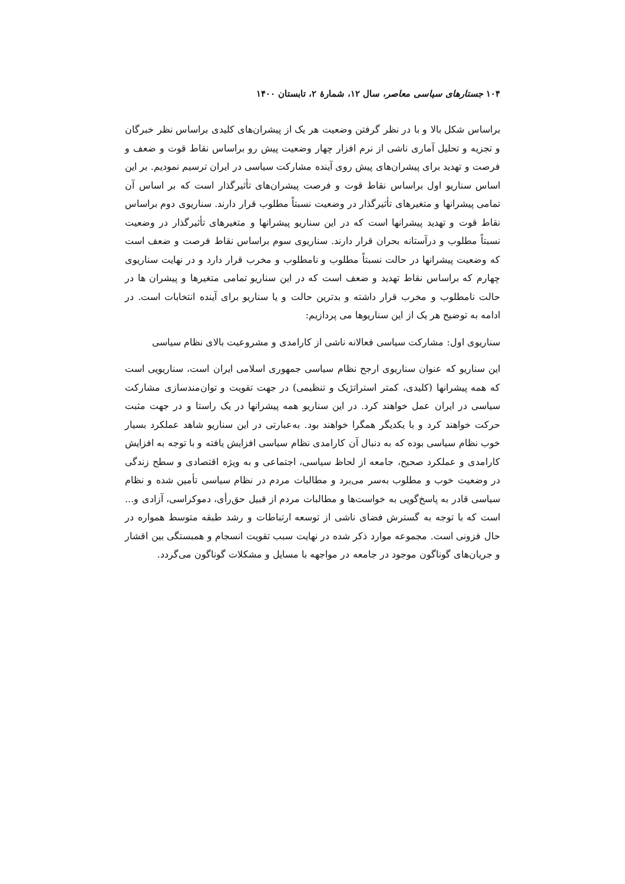۱۰۴ جستارهای سیاسی معاصر، سال ۱۲، شمارهٔ ۲، تابستان ۱۴۰۰
براساس شکل بالا و با در نظر گرفتن وضعیت هر یک از پیشران‌های کلیدی براساس نظر خبرگان و تجزیه و تحلیل آماری ناشی از نرم افزار چهار وضعیت پیش رو براساس نقاط قوت و ضعف و فرصت و تهدید برای پیشران‌های پیش روی آینده مشارکت سیاسی در ایران ترسیم نمودیم. بر این اساس سناریو اول براساس نقاط قوت و فرصت پیشران‌های تأثیرگذار است که بر اساس آن تمامی پیشرانها و متغیرهای تأثیرگذار در وضعیت نسبتاً مطلوب قرار دارند. سناریوی دوم براساس نقاط قوت و تهدید پیشرانها است که در این سناریو پیشرانها و متغیرهای تأثیرگذار در وضعیت نسبتاً مطلوب و درآستانه بحران قرار دارند. سناریوی سوم براساس نقاط فرصت و ضعف است که وضعیت پیشرانها در حالت نسبتاً مطلوب و نامطلوب و مخرب قرار دارد و در نهایت سناریوی چهارم که براساس نقاط تهدید و ضعف است که در این سناریو تمامی متغیرها و پیشران ها در حالت نامطلوب و مخرب قرار داشته و بدترین حالت و یا سناریو برای آینده انتخابات است. در ادامه به توضیح هر یک از این سناریوها می پردازیم:
سناریوی اول: مشارکت سیاسی فعالانه ناشی از کارامدی و مشروعیت بالای نظام سیاسی
این سناریو که عنوان سناریوی ارجح نظام سیاسی جمهوری اسلامی ایران است، سناریویی است که همه پیشرانها (کلیدی، کمتر استراتژیک و تنظیمی) در جهت تقویت و توان‌مندسازی مشارکت سیاسی در ایران عمل خواهند کرد. در این سناریو همه پیشرانها در یک راستا و در جهت مثبت حرکت خواهند کرد و با یکدیگر همگرا خواهند بود. به‌عبارتی در این سناریو شاهد عملکرد بسیار خوب نظام سیاسی بوده که به دنبال آن کارامدی نظام سیاسی افزایش یافته و با توجه به افزایش کارامدی و عملکرد صحیح، جامعه از لحاظ سیاسی، اجتماعی و به ویژه اقتصادی و سطح زندگی در وضعیت خوب و مطلوب به‌سر می‌برد و مطالبات مردم در نظام سیاسی تأمین شده و نظام سیاسی قادر به پاسخ‌گویی به خواست‌ها و مطالبات مردم از قبیل حق‌رأی، دموکراسی، آزادی و... است که با توجه به گسترش فضای ناشی از توسعه ارتباطات و رشد طبقه متوسط همواره در حال فزونی است. مجموعه موارد ذکر شده در نهایت سبب تقویت انسجام و همبستگی بین اقشار و جریان‌های گوناگون موجود در جامعه در مواجهه با مسایل و مشکلات گوناگون می‌گردد.